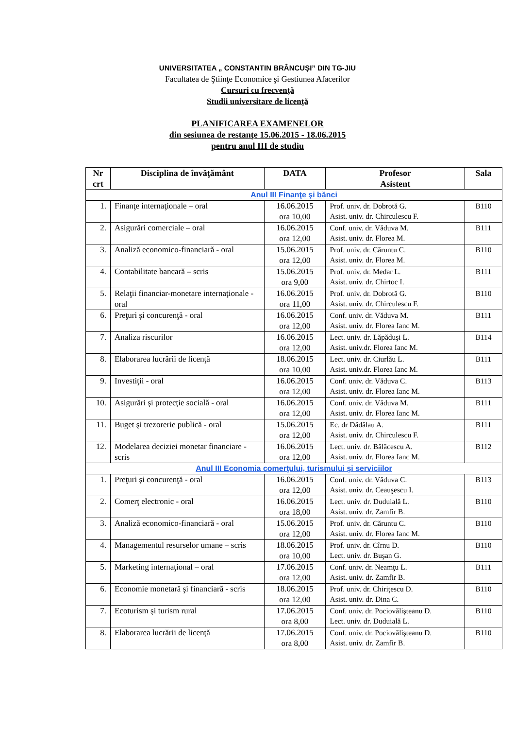UNIVERSITATEA „ CONSTANTIN BRÂNCUŞI” DIN TG-JIU
Facultatea de Ştiinţe Economice şi Gestiunea Afacerilor
Cursuri cu frecvenţă
Studii universitare de licenţă
PLANIFICAREA EXAMENELOR
din sesiunea de restanţe 15.06.2015 - 18.06.2015
pentru anul III de studiu
| Nr crt | Disciplina de învăţământ | DATA | Profesor Asistent | Sala |
| --- | --- | --- | --- | --- |
| Anul III Finanţe şi bănci | | | | |
| 1. | Finanţe internaţionale – oral | 16.06.2015 ora 10,00 | Prof. univ. dr. Dobrotă G. Asist. univ. dr. Chirculescu F. | B110 |
| 2. | Asigurări comerciale – oral | 16.06.2015 ora 12,00 | Conf. univ. dr. Văduva M. Asist. univ. dr. Florea M. | B111 |
| 3. | Analiză economico-financiară - oral | 15.06.2015 ora 12,00 | Prof. univ. dr. Căruntu C. Asist. univ. dr. Florea M. | B110 |
| 4. | Contabilitate bancară – scris | 15.06.2015 ora 9,00 | Prof. univ. dr. Medar L. Asist. univ. dr. Chirtoc I. | B111 |
| 5. | Relaţii financiar-monetare internaţionale - oral | 16.06.2015 ora 11,00 | Prof. univ. dr. Dobrotă G. Asist. univ. dr. Chirculescu F. | B110 |
| 6. | Preţuri şi concurenţă - oral | 16.06.2015 ora 12,00 | Conf. univ. dr. Văduva M. Asist. univ. dr. Florea Ianc M. | B111 |
| 7. | Analiza riscurilor | 16.06.2015 ora 12,00 | Lect. univ. dr. Lăpăduşi L. Asist. univ.dr. Florea Ianc M. | B114 |
| 8. | Elaborarea lucrării de licenţă | 18.06.2015 ora 10,00 | Lect. univ. dr. Ciurlău L. Asist. univ.dr. Florea Ianc M. | B111 |
| 9. | Investiţii - oral | 16.06.2015 ora 12,00 | Conf. univ. dr. Văduva C. Asist. univ. dr. Florea Ianc M. | B113 |
| 10. | Asigurări şi protecţie socială - oral | 16.06.2015 ora 12,00 | Conf. univ. dr. Văduva M. Asist. univ. dr. Florea Ianc M. | B111 |
| 11. | Buget şi trezorerie publică - oral | 15.06.2015 ora 12,00 | Ec. dr Dădălau A. Asist. univ. dr. Chirculescu F. | B111 |
| 12. | Modelarea deciziei monetar financiare - scris | 16.06.2015 ora 12,00 | Lect. univ. dr. Bălăcescu A. Asist. univ. dr. Florea Ianc M. | B112 |
| Anul III Economia comerţului, turismului şi serviciilor | | | | |
| 1. | Preţuri şi concurenţă - oral | 16.06.2015 ora 12,00 | Conf. univ. dr. Văduva C. Asist. univ. dr. Ceauşescu I. | B113 |
| 2. | Comerţ electronic - oral | 16.06.2015 ora 18,00 | Lect. univ. dr. Duduială L. Asist. univ. dr. Zamfir B. | B110 |
| 3. | Analiză economico-financiară - oral | 15.06.2015 ora 12,00 | Prof. univ. dr. Căruntu C. Asist. univ. dr. Florea Ianc M. | B110 |
| 4. | Managementul resurselor umane – scris | 18.06.2015 ora 10,00 | Prof. univ. dr. Cîrnu D. Lect. univ. dr. Buşan G. | B110 |
| 5. | Marketing internaţional – oral | 17.06.2015 ora 12,00 | Conf. univ. dr. Neamţu L. Asist. univ. dr. Zamfir B. | B111 |
| 6. | Economie monetară şi financiară - scris | 18.06.2015 ora 12,00 | Prof. univ. dr. Chiriţescu D. Asist. univ. dr. Dina C. | B110 |
| 7. | Ecoturism şi turism rural | 17.06.2015 ora 8,00 | Conf. univ. dr. Pociovălişteanu D. Lect. univ. dr. Duduială L. | B110 |
| 8. | Elaborarea lucrării de licenţă | 17.06.2015 ora 8,00 | Conf. univ. dr. Pociovălişteanu D. Asist. univ. dr. Zamfir B. | B110 |